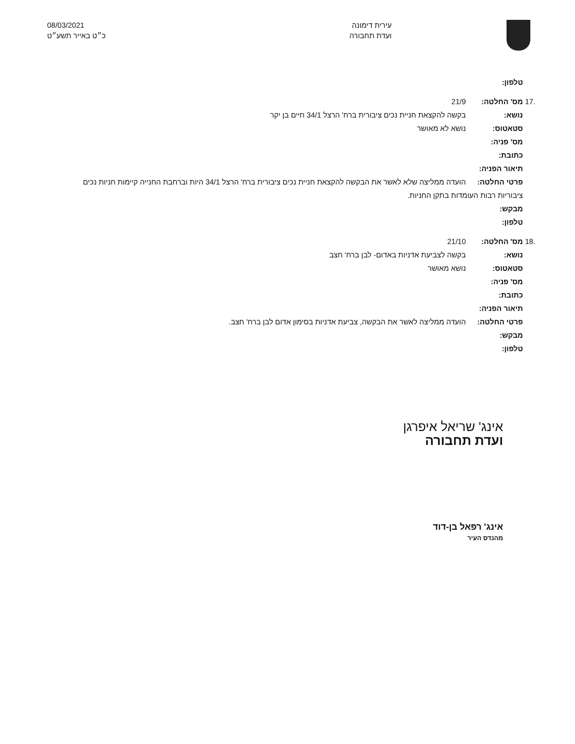עירית דימונה
ועדת תחבורה
08/03/2021
כ״ט באייר תשע״ט
טלפון:
מס' החלטה: 21/9.17
נושא: בקשה להקצאת חניית נכים ציבורית ברח' הרצל 34/1 חיים בן יקר
סטאטוס: נושא לא מאושר
מס' פניה:
כתובת:
תיאור הפניה:
פרטי החלטה: הועדה ממליצה שלא לאשר את הבקשה להקצאת חניית נכים ציבורית ברח' הרצל 34/1 היות וברחבת החנייה קיימות חניות נכים
ציבוריות רבות העומדות בתקן החניות.
מבקש:
טלפון:
מס' החלטה: 21/10.18
נושא: בקשה לצביעת אדניות באדום- לבן ברח' חצב
סטאטוס: נושא מאושר
מס' פניה:
כתובת:
תיאור הפניה:
פרטי החלטה: הועדה ממליצה לאשר את הבקשה, צביעת אדניות בסימון אדום לבן ברח' חצב.
מבקש:
טלפון:
אינג' שריאל איפרגן
ועדת תחבורה
אינג' רפאל בן-דוד
מהנדס העיר